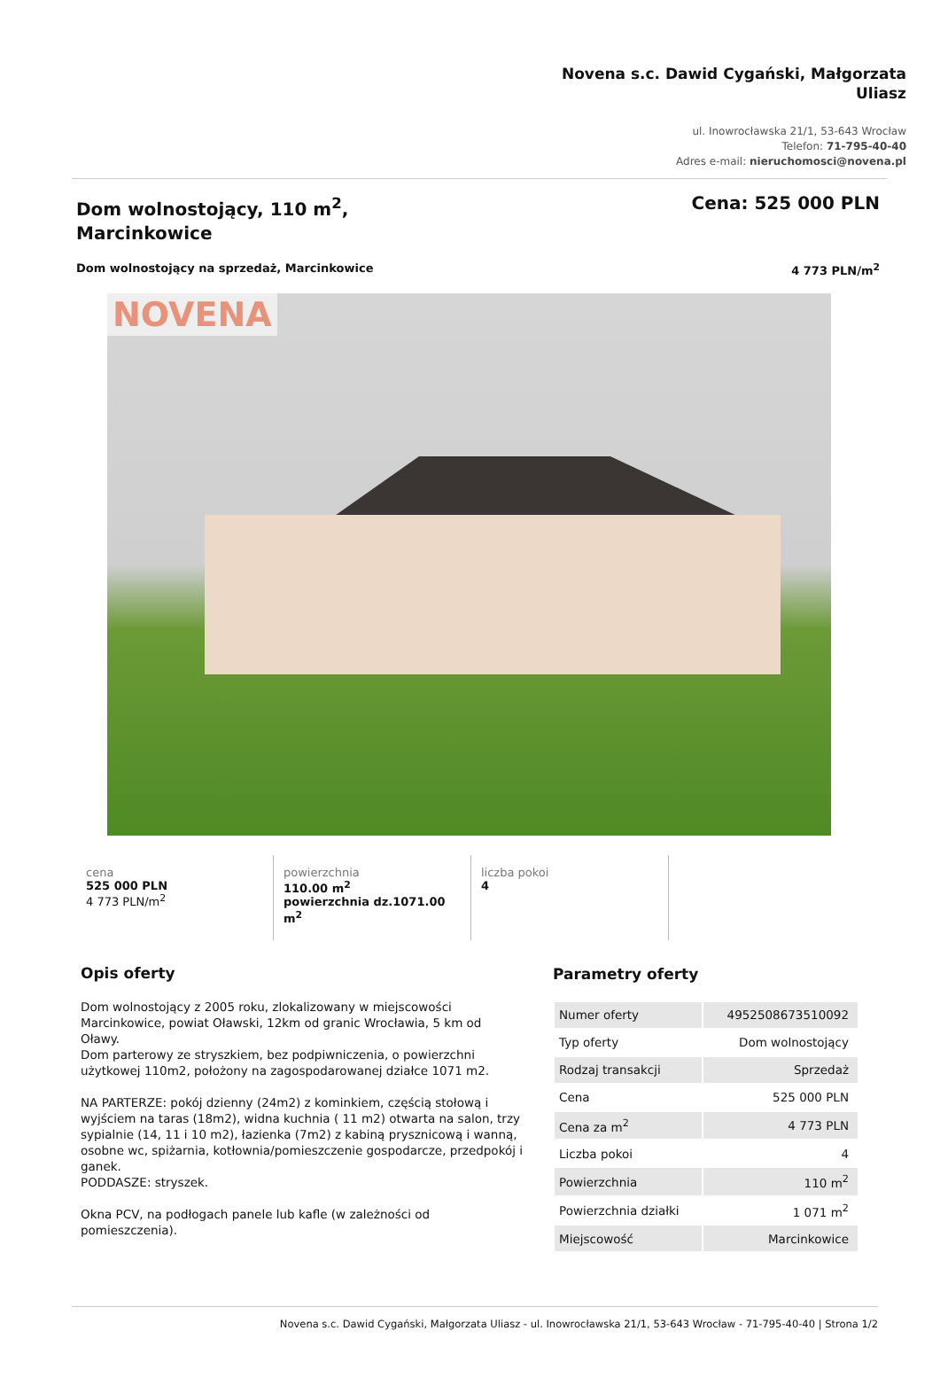Novena s.c. Dawid Cygański, Małgorzata Uliasz
ul. Inowrocławska 21/1, 53-643 Wrocław
Telefon: 71-795-40-40
Adres e-mail: nieruchomosci@novena.pl
Dom wolnostojący, 110 m<sup>2</sup>,
Marcinkowice
Cena: 525 000 PLN
Dom wolnostojący na sprzedaż, Marcinkowice 4 773 PLN/m<sup>2</sup>
NOVENA
cena
525 000 PLN
4 773 PLN/m<sup>2</sup>
powierzchnia
110.00 m<sup>2</sup>
powierzchnia dz.1071.00 m<sup>2</sup>
liczba pokoi
4
Opis oferty
Dom wolnostojący z 2005 roku, zlokalizowany w miejscowości Marcinkowice, powiat Oławski, 12km od granic Wrocławia, 5 km od Oławy.
Dom parterowy ze stryszkiem, bez podpiwniczenia, o powierzchni użytkowej 110m2, położony na zagospodarowanej działce 1071 m2.
NA PARTERZE: pokój dzienny (24m2) z kominkiem, częścią stołową i wyjściem na taras (18m2), widna kuchnia ( 11 m2) otwarta na salon, trzy sypialnie (14, 11 i 10 m2), łazienka (7m2) z kabiną prysznicową i wanną, osobne wc, spiżarnia, kotłownia/pomieszczenie gospodarcze, przedpokój i ganek.
PODDASZE: stryszek.
Okna PCV, na podłogach panele lub kafle (w zależności od pomieszczenia).
Parametry oferty
| Numer oferty | 4952508673510092 |
| Typ oferty | Dom wolnostojący |
| Rodzaj transakcji | Sprzedaż |
| Cena | 525 000 PLN |
| Cena za m<sup>2</sup> | 4 773 PLN |
| Liczba pokoi | 4 |
| Powierzchnia | 110 m<sup>2</sup> |
| Powierzchnia działki | 1 071 m<sup>2</sup> |
| Miejscowość | Marcinkowice |
Novena s.c. Dawid Cygański, Małgorzata Uliasz - ul. Inowrocławska 21/1, 53-643 Wrocław - 71-795-40-40 | Strona 1/2